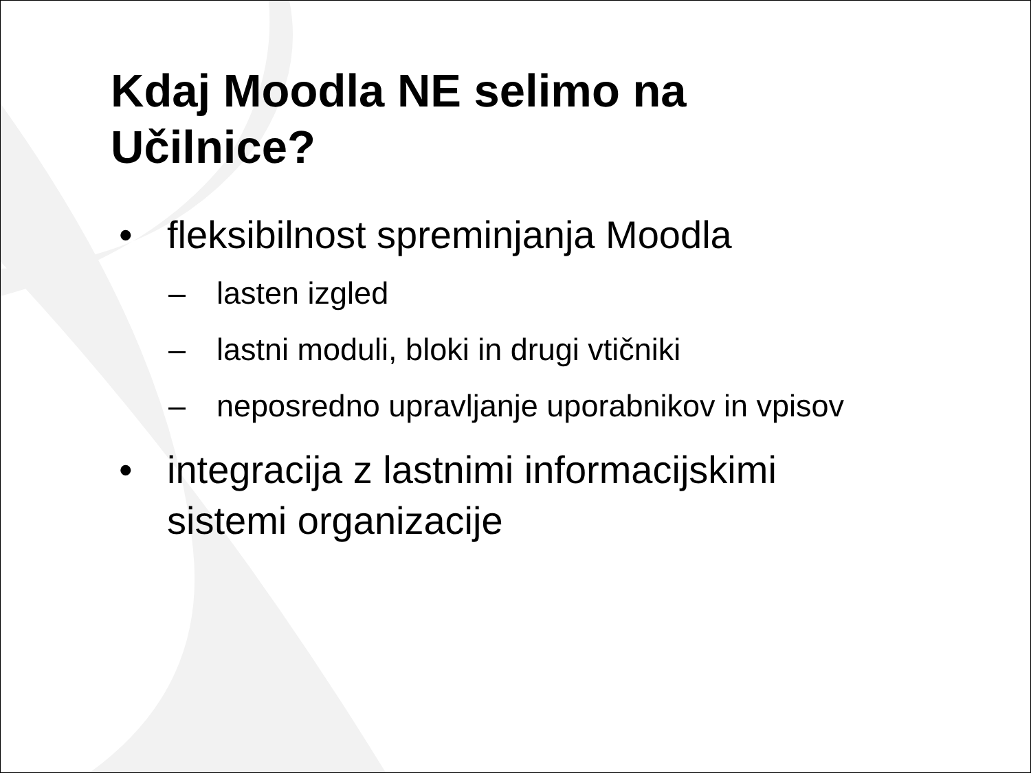Kdaj Moodla NE selimo na
Učilnice?
• fleksibilnost spreminjanja Moodla
– lasten izgled
– lastni moduli, bloki in drugi vtičniki
– neposredno upravljanje uporabnikov in vpisov
• integracija z lastnimi informacijskimi
sistemi organizacije